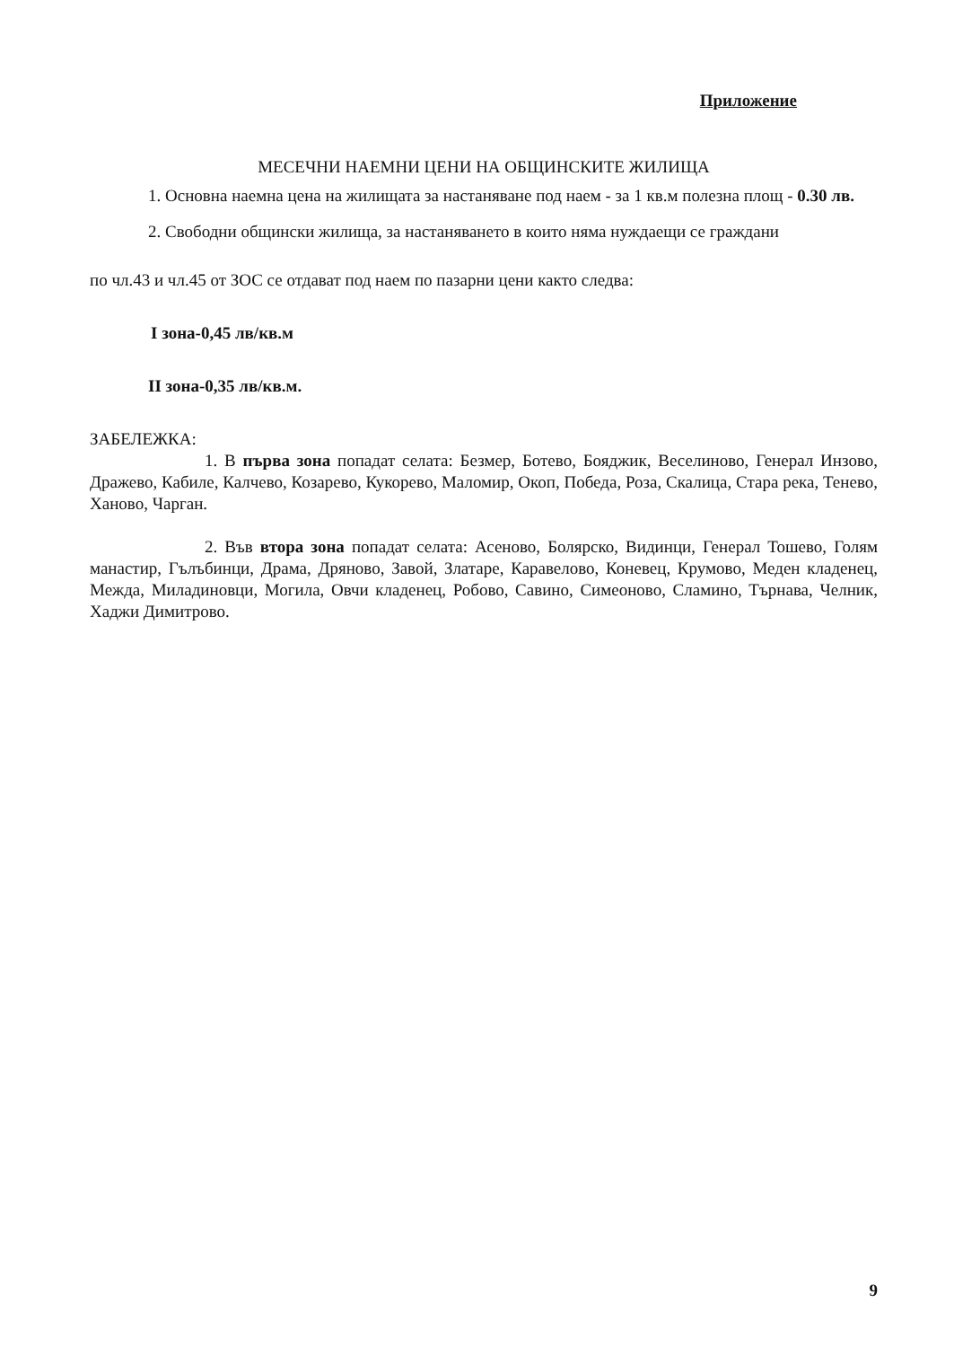Приложение
МЕСЕЧНИ НАЕМНИ ЦЕНИ НА ОБЩИНСКИТЕ ЖИЛИЩА
1. Основна наемна цена на жилищата за настаняване под наем - за 1 кв.м полезна площ - 0.30 лв.
2. Свободни общински жилища, за настаняването в които няма нуждаещи се граждани
по чл.43 и чл.45 от ЗОС се отдават под наем по пазарни цени както следва:
I зона-0,45 лв/кв.м
II зона-0,35 лв/кв.м.
ЗАБЕЛЕЖКА:
1. В първа зона попадат селата: Безмер, Ботево, Бояджик, Веселиново, Генерал Инзово, Дражево, Кабиле, Калчево, Козарево, Кукорево, Маломир, Окоп, Победа, Роза, Скалица, Стара река, Тенево, Ханово, Чарган.
2. Във втора зона попадат селата: Асеново, Болярско, Видинци, Генерал Тошево, Голям манастир, Гълъбинци, Драма, Дряново, Завой, Златаре, Каравелово, Коневец, Крумово, Меден кладенец, Межда, Миладиновци, Могила, Овчи кладенец, Робово, Савино, Симеоново, Сламино, Търнава, Челник, Хаджи Димитрово.
9